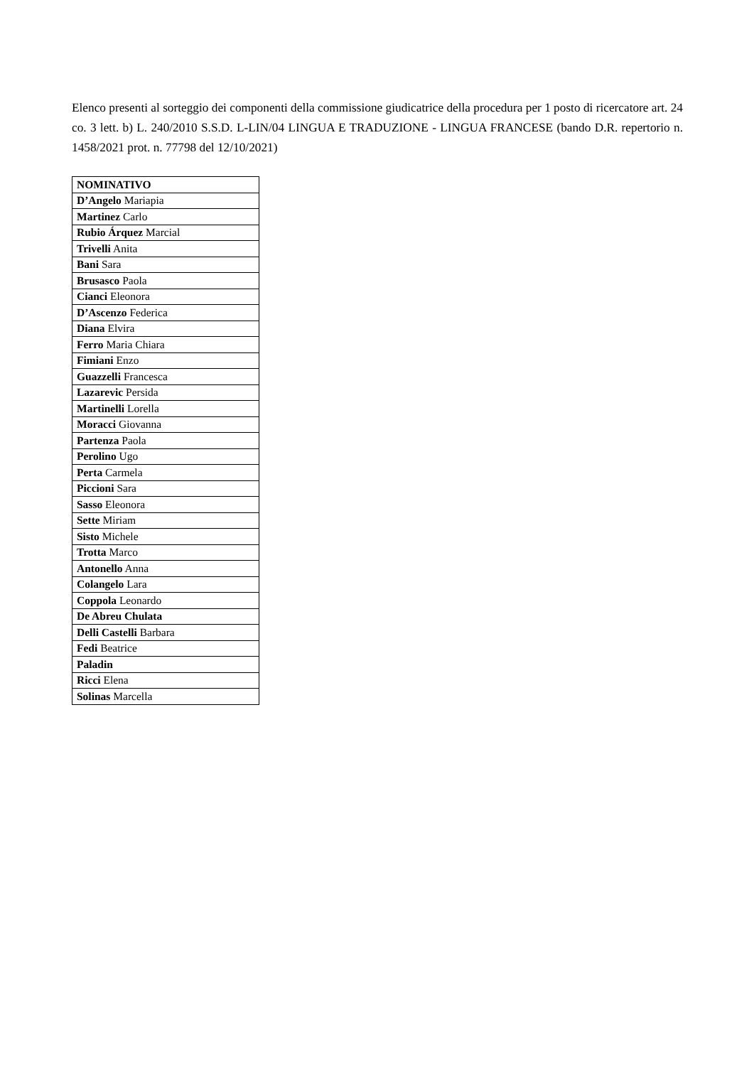Elenco presenti al sorteggio dei componenti della commissione giudicatrice della procedura per 1 posto di ricercatore art. 24 co. 3 lett. b) L. 240/2010 S.S.D. L-LIN/04 LINGUA E TRADUZIONE - LINGUA FRANCESE (bando D.R. repertorio n. 1458/2021 prot. n. 77798 del 12/10/2021)
| NOMINATIVO |
| --- |
| D’Angelo Mariapia |
| Martinez Carlo |
| Rubio Árquez Marcial |
| Trivelli Anita |
| Bani Sara |
| Brusasco Paola |
| Cianci Eleonora |
| D’Ascenzo Federica |
| Diana Elvira |
| Ferro Maria Chiara |
| Fimiani Enzo |
| Guazzelli Francesca |
| Lazarevic Persida |
| Martinelli Lorella |
| Moracci Giovanna |
| Partenza Paola |
| Perolino Ugo |
| Perta Carmela |
| Piccioni Sara |
| Sasso Eleonora |
| Sette Miriam |
| Sisto Michele |
| Trotta Marco |
| Antonello Anna |
| Colangelo Lara |
| Coppola Leonardo |
| De Abreu Chulata |
| Delli Castelli Barbara |
| Fedi Beatrice |
| Paladin |
| Ricci Elena |
| Solinas Marcella |